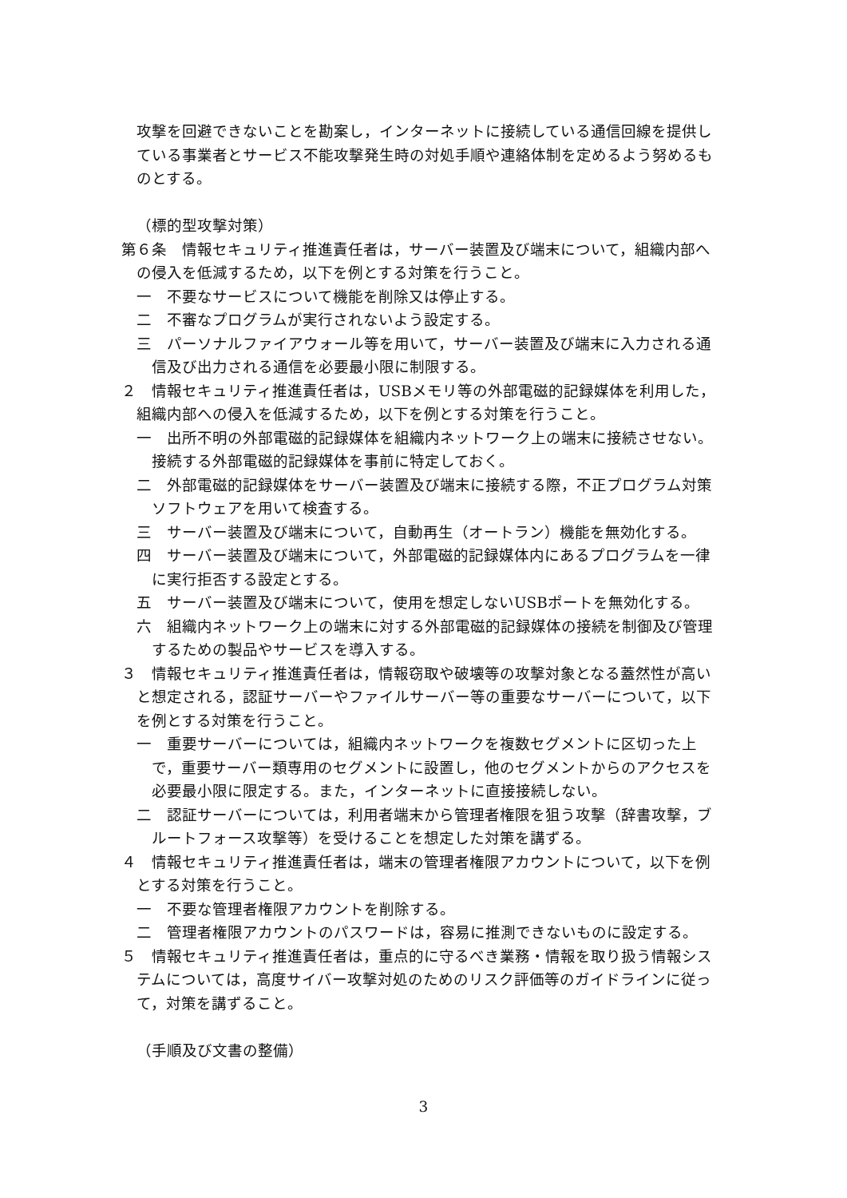攻撃を回避できないことを勘案し，インターネットに接続している通信回線を提供している事業者とサービス不能攻撃発生時の対処手順や連絡体制を定めるよう努めるものとする。
（標的型攻撃対策）
第６条　情報セキュリティ推進責任者は，サーバー装置及び端末について，組織内部への侵入を低減するため，以下を例とする対策を行うこと。
一　不要なサービスについて機能を削除又は停止する。
二　不審なプログラムが実行されないよう設定する。
三　パーソナルファイアウォール等を用いて，サーバー装置及び端末に入力される通信及び出力される通信を必要最小限に制限する。
２　情報セキュリティ推進責任者は，USBメモリ等の外部電磁的記録媒体を利用した，組織内部への侵入を低減するため，以下を例とする対策を行うこと。
一　出所不明の外部電磁的記録媒体を組織内ネットワーク上の端末に接続させない。接続する外部電磁的記録媒体を事前に特定しておく。
二　外部電磁的記録媒体をサーバー装置及び端末に接続する際，不正プログラム対策ソフトウェアを用いて検査する。
三　サーバー装置及び端末について，自動再生（オートラン）機能を無効化する。
四　サーバー装置及び端末について，外部電磁的記録媒体内にあるプログラムを一律に実行拒否する設定とする。
五　サーバー装置及び端末について，使用を想定しないUSBポートを無効化する。
六　組織内ネットワーク上の端末に対する外部電磁的記録媒体の接続を制御及び管理するための製品やサービスを導入する。
３　情報セキュリティ推進責任者は，情報窃取や破壊等の攻撃対象となる蓋然性が高いと想定される，認証サーバーやファイルサーバー等の重要なサーバーについて，以下を例とする対策を行うこと。
一　重要サーバーについては，組織内ネットワークを複数セグメントに区切った上で，重要サーバー類専用のセグメントに設置し，他のセグメントからのアクセスを必要最小限に限定する。また，インターネットに直接接続しない。
二　認証サーバーについては，利用者端末から管理者権限を狙う攻撃（辞書攻撃，ブルートフォース攻撃等）を受けることを想定した対策を講ずる。
４　情報セキュリティ推進責任者は，端末の管理者権限アカウントについて，以下を例とする対策を行うこと。
一　不要な管理者権限アカウントを削除する。
二　管理者権限アカウントのパスワードは，容易に推測できないものに設定する。
５　情報セキュリティ推進責任者は，重点的に守るべき業務・情報を取り扱う情報システムについては，高度サイバー攻撃対処のためのリスク評価等のガイドラインに従って，対策を講ずること。
（手順及び文書の整備）
3